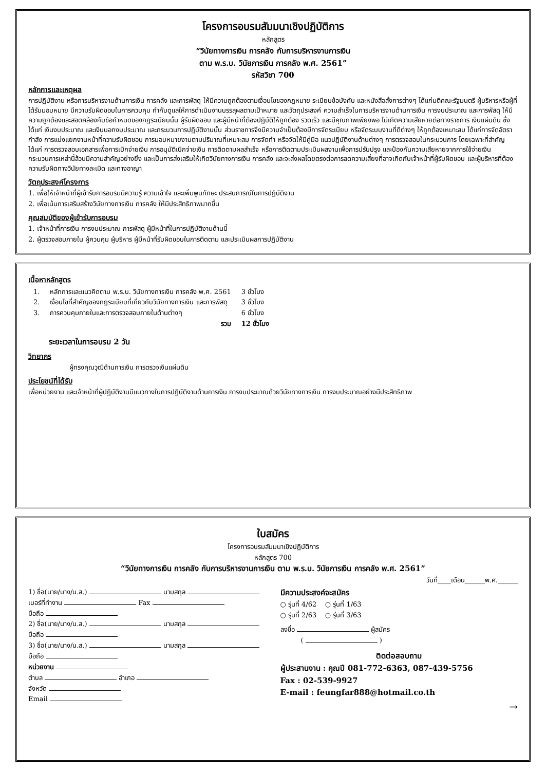โครงการอบรมสัมมนาเชิงปฏิบัติการ
หลักสูตร
“วินัยทางการเงิน การคลัง กับการบริหารงานการเงิน
ตาม พ.ร.บ. วินัยการเงิน การคลัง พ.ศ. 2561”
รหัสวิชา 700
หลักการและเหตุผล
การปฏิบัติงาน หรือการบริหารงานด้านการเงิน การคลัง และการพัสดุ ให้มีความถูกต้องตามเงื่อนไขของกฎหมาย ระเบียบข้อบังคับ และหนังสือสั่งการต่างๆ ได้แก่มติคณะรัฐมนตรี ผู้บริหารหรือผู้ที่ได้รับมอบหมาย มีความรับผิดชอบในการควบคุม กำกับดูแลให้การดำเนินงานบรรลุผลตามเป้าหมาย และวัตถุประสงค์ ความสำเร็จในการบริหารงานด้านการเงิน การงบประมาณ และการพัสดุ ให้มีความถูกต้องและสอดคล้องกับข้อกำหนดของกฎระเบียบนั้น ผู้รับผิดชอบ และผู้มีหน้าที่ต้องปฏิบัติให้ถูกต้อง รวดเร็ว และมีคุณภาพเพียงพอ ไม่เกิดความเสียหายต่อทางราชการ เงินแผ่นดิน ซึ่งได้แก่ เงินงบประมาณ และเงินนอกงบประมาณ และกระบวนการปฏิบัติงานนั้น ส่วนราชการจึงมีความจำเป็นต้องมีการจัดระเบียบ หรือจัดระบบงานที่ดีต่างๆ ให้ถูกต้องเหมาะสม ได้แก่การจัดอัตรากำลัง การแบ่งแยกงานหน้าที่ความรับผิดชอบ การมอบหมายงานตามปริมาณที่เหมาะสม การจัดทำ หรือจัดให้มีคู่มือ แนวปฏิบัติงานด้านต่างๆ การตรวจสอบในกระบวนการ โดยเฉพาะที่สำคัญได้แก่ การตรวจสอบเอกสารเพื่อการเบิกจ่ายเงิน การอนุมัติเบิกจ่ายเงิน การติดตามผลสำเร็จ หรือการติดตามประเมินผลงานเพื่อการปรับปรุง และป้องกันความเสียหายจากการใช้จ่ายเงิน กระบวนการเหล่านี้ล้วนมีความสำคัญอย่างยิ่ง และเป็นการส่งเสริมให้เกิดวินัยทางการเงิน การคลัง และจะส่งผลโดยตรงต่อการลดความเสี่ยงที่อาจเกิดกับเจ้าหน้าที่ผู้รับผิดชอบ และผู้บริหารที่ต้องความรับผิดทางวินัยทางละเมิด และทางอาญา
วัตถุประสงค์โครงการ
1. เพื่อให้เจ้าหน้าที่ผู้เข้ารับการอบรมมีความรู้ ความเข้าใจ และเพิ่มพูนทักษะ ประสบการณ์ในการปฏิบัติงาน
2. เพื่อเน้นการเสริมสร้างวินัยทางการเงิน การคลัง ให้มีประสิทธิภาพมากขึ้น
คุณสมบัติของผู้เข้ารับการอบรม
1. เจ้าหน้าที่การเงิน การงบประมาณ การพัสดุ ผู้มีหน้าที่ในการปฏิบัติงานด้านนี้
2. ผู้ตรวจสอบภายใน ผู้ควบคุม ผู้บริหาร ผู้มีหน้าที่รับผิดชอบในการติดตาม และประเมินผลการปฏิบัติงาน
เนื้อหาหลักสูตร
| 1. | หลักการและแนวคิดตาม พ.ร.บ. วินัยทางการเงิน การคลัง พ.ศ. 2561 | 3 ชั่วโมง |
| 2. | เงื่อนไขที่สำคัญของกฎระเบียบที่เกี่ยวกับวินัยทางการเงิน และการพัสดุ | 3 ชั่วโมง |
| 3. | การควบคุมภายในและการตรวจสอบภายในด้านต่างๆ | 6 ชั่วโมง |
| | รวม | 12 ชั่วโมง |
ระยะเวลาในการอบรม 2 วัน
วิทยากร
ผู้ทรงคุณวุฒิด้านการเงิน การตรวจเงินแผ่นดิน
ประโยชน์ที่ได้รับ
เพื่อหน่วยงาน และเจ้าหน้าที่ผู้ปฏิบัติงานมีแนวทางในการปฏิบัติงานด้านการเงิน การงบประมาณด้วยวินัยทางการเงิน การงบประมาณอย่างมีประสิทธิภาพ
ใบสมัคร
โครงการอบรมสัมมนาเชิงปฏิบัติการ
หลักสูตร 700
“วินัยทางการเงิน การคลัง กับการบริหารงานการเงิน ตาม พ.ร.บ. วินัยการเงิน การคลัง พ.ศ. 2561”
วันที่____เดือน______พ.ศ.______
1) ชื่อ(นาย/นาง/น.ส.) นามสกุล
เบอร์ที่ทำงาน Fax
มือถือ
2) ชื่อ(นาย/นาง/น.ส.) นามสกุล
มือถือ
3) ชื่อ(นาย/นาง/น.ส.) นามสกุล
มือถือ
หน่วยงาน
ตำบล อำเภอ
จังหวัด
Email
มีความประสงค์จะสมัคร
○ รุ่นที่ 4/62 ○ รุ่นที่ 1/63
○ รุ่นที่ 2/63 ○ รุ่นที่ 3/63
ลงชื่อ ผู้สมัคร
( )
ติดต่อสอบถาม
ผู้ประสานงาน : คุณปี 081-772-6363, 087-439-5756
Fax : 02-539-9927
E-mail : feungfar888@hotmail.co.th
→